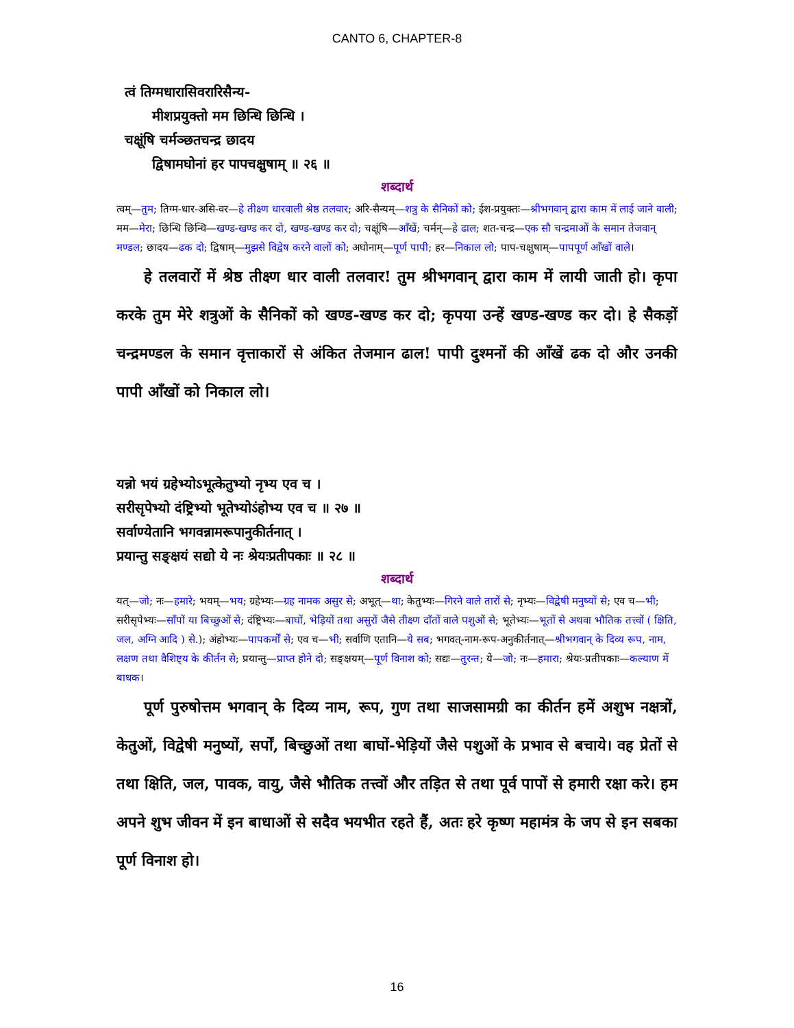CANTO 6, CHAPTER-8
त्वं तिग्मधारासिवरारिसैन्य-
मीशप्रयुक्तो मम छिन्धि छिन्धि ।
चक्षूंषि चर्मञ्छतचन्द्र छादय
द्विषामघोनां हर पापचक्षुषाम् ॥ २६ ॥
शब्दार्थ
त्वम्—तुम; तिग्म-धार-असि-वर—हे तीक्ष्ण धारवाली श्रेष्ठ तलवार; अरि-सैन्यम्—शत्रु के सैनिकों को; ईश-प्रयुक्तः—श्रीभगवान् द्वारा काम में लाई जाने वाली; मम—मेरा; छिन्धि छिन्धि—खण्ड-खण्ड कर दो, खण्ड-खण्ड कर दो; चक्षूंषि—आँखें; चर्मन्—हे ढाल; शत-चन्द्र—एक सौ चन्द्रमाओं के समान तेजवान् मण्डल; छादय—ढक दो; द्विषाम्—मुझसे विद्वेष करने वालों को; अघोनाम्—पूर्ण पापी; हर—निकाल लो; पाप-चक्षुषाम्—पापपूर्ण आँखों वाले।
हे तलवारों में श्रेष्ठ तीक्ष्ण धार वाली तलवार! तुम श्रीभगवान् द्वारा काम में लायी जाती हो। कृपा करके तुम मेरे शत्रुओं के सैनिकों को खण्ड-खण्ड कर दो; कृपया उन्हें खण्ड-खण्ड कर दो। हे सैकड़ों चन्द्रमण्डल के समान वृत्ताकारों से अंकित तेजमान ढाल! पापी दुश्मनों की आँखें ढक दो और उनकी पापी आँखों को निकाल लो।
यन्नो भयं ग्रहेभ्योऽभूत्केतुभ्यो नृभ्य एव च ।
सरीसृपेभ्यो दंष्ट्रिभ्यो भूतेभ्योऽंहोभ्य एव च ॥ २७ ॥
सर्वाण्येतानि भगवन्नामरूपानुकीर्तनात् ।
प्रयान्तु सङ्क्षयं सद्यो ये नः श्रेयःप्रतीपकाः ॥ २८ ॥
शब्दार्थ
यत्—जो; नः—हमारे; भयम्—भय; ग्रहेभ्यः—ग्रह नामक असुर से; अभूत्—था; केतुभ्यः—गिरने वाले तारों से; नृभ्यः—विद्वेषी मनुष्यों से; एव च—भी; सरीसृपेभ्यः—साँपों या बिच्छुओं से; दंष्ट्रिभ्यः—बाघों, भेड़ियों तथा असुरों जैसे तीक्ष्ण दाँतों वाले पशुओं से; भूतेभ्यः—भूतों से अथवा भौतिक तत्त्वों ( क्षिति, जल, अग्नि आदि ) से.); अंहोभ्यः—पापकर्मों से; एव च—भी; सर्वाणि एतानि—ये सब; भगवत्-नाम-रूप-अनुकीर्तनात्—श्रीभगवान् के दिव्य रूप, नाम, लक्षण तथा वैशिष्ट्य के कीर्तन से; प्रयान्तु—प्राप्त होने दो; सङ्क्षयम्—पूर्ण विनाश को; सद्यः—तुरन्त; ये—जो; नः—हमारा; श्रेयः-प्रतीपकाः—कल्याण में बाधक।
पूर्ण पुरुषोत्तम भगवान् के दिव्य नाम, रूप, गुण तथा साजसामग्री का कीर्तन हमें अशुभ नक्षत्रों, केतुओं, विद्वेषी मनुष्यों, सर्पों, बिच्छुओं तथा बाघों-भेड़ियों जैसे पशुओं के प्रभाव से बचाये। वह प्रेतों से तथा क्षिति, जल, पावक, वायु, जैसे भौतिक तत्त्वों और तड़ित से तथा पूर्व पापों से हमारी रक्षा करे। हम अपने शुभ जीवन में इन बाधाओं से सदैव भयभीत रहते हैं, अतः हरे कृष्ण महामंत्र के जप से इन सबका पूर्ण विनाश हो।
16